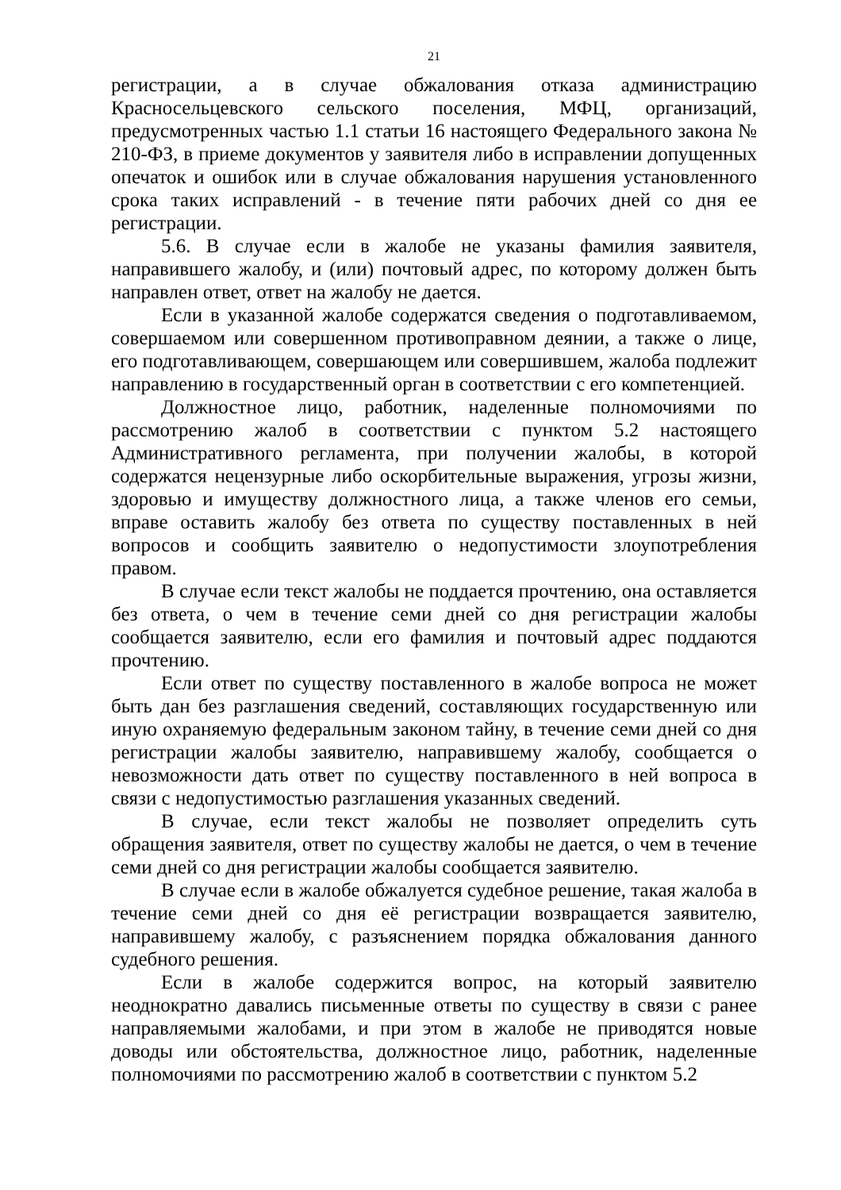21
регистрации, а в случае обжалования отказа администрацию Красносельцевского сельского поселения, МФЦ, организаций, предусмотренных частью 1.1 статьи 16 настоящего Федерального закона № 210-ФЗ, в приеме документов у заявителя либо в исправлении допущенных опечаток и ошибок или в случае обжалования нарушения установленного срока таких исправлений - в течение пяти рабочих дней со дня ее регистрации.
5.6. В случае если в жалобе не указаны фамилия заявителя, направившего жалобу, и (или) почтовый адрес, по которому должен быть направлен ответ, ответ на жалобу не дается.
Если в указанной жалобе содержатся сведения о подготавливаемом, совершаемом или совершенном противоправном деянии, а также о лице, его подготавливающем, совершающем или совершившем, жалоба подлежит направлению в государственный орган в соответствии с его компетенцией.
Должностное лицо, работник, наделенные полномочиями по рассмотрению жалоб в соответствии с пунктом 5.2 настоящего Административного регламента, при получении жалобы, в которой содержатся нецензурные либо оскорбительные выражения, угрозы жизни, здоровью и имуществу должностного лица, а также членов его семьи, вправе оставить жалобу без ответа по существу поставленных в ней вопросов и сообщить заявителю о недопустимости злоупотребления правом.
В случае если текст жалобы не поддается прочтению, она оставляется без ответа, о чем в течение семи дней со дня регистрации жалобы сообщается заявителю, если его фамилия и почтовый адрес поддаются прочтению.
Если ответ по существу поставленного в жалобе вопроса не может быть дан без разглашения сведений, составляющих государственную или иную охраняемую федеральным законом тайну, в течение семи дней со дня регистрации жалобы заявителю, направившему жалобу, сообщается о невозможности дать ответ по существу поставленного в ней вопроса в связи с недопустимостью разглашения указанных сведений.
В случае, если текст жалобы не позволяет определить суть обращения заявителя, ответ по существу жалобы не дается, о чем в течение семи дней со дня регистрации жалобы сообщается заявителю.
В случае если в жалобе обжалуется судебное решение, такая жалоба в течение семи дней со дня её регистрации возвращается заявителю, направившему жалобу, с разъяснением порядка обжалования данного судебного решения.
Если в жалобе содержится вопрос, на который заявителю неоднократно давались письменные ответы по существу в связи с ранее направляемыми жалобами, и при этом в жалобе не приводятся новые доводы или обстоятельства, должностное лицо, работник, наделенные полномочиями по рассмотрению жалоб в соответствии с пунктом 5.2